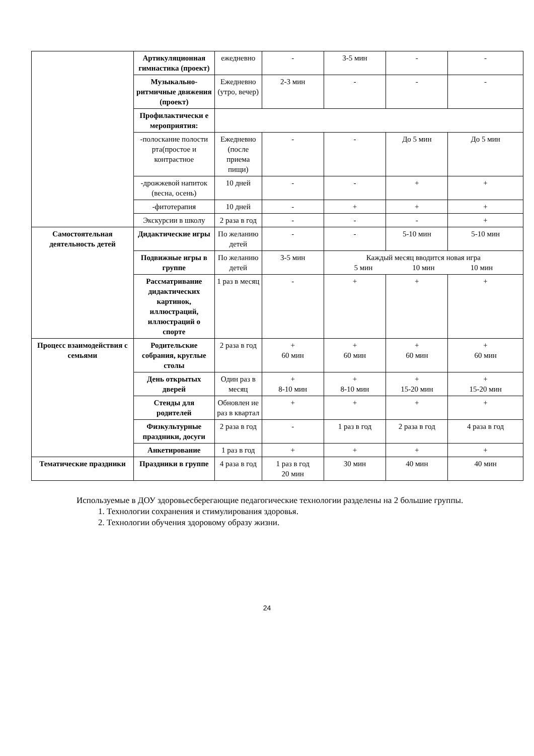| | Артикуляционная гимнастика (проект) | ежедневно | - | 3-5 мин | - | - |
| | Музыкально-ритмичные движения (проект) | Ежедневно (утро, вечер) | 2-3 мин | - | - | - |
| | Профилактически е мероприятия: | | | | | |
| | -полоскание полости рта(простое и контрастное | Ежедневно (после приема пищи) | - | - | До 5 мин | До 5 мин |
| | -дрожжевой напиток (весна, осень) | 10 дней | - | - | + | + |
| | -фитотерапия | 10 дней | - | + | + | + |
| | Экскурсии в школу | 2 раза в год | - | - | - | + |
| Самостоятельная деятельность детей | Дидактические игры | По желанию детей | - | - | 5-10 мин | 5-10 мин |
| | Подвижные игры в группе | По желанию детей | 3-5 мин | Каждый месяц вводится новая игра 5 мин 10 мин 10 мин | | |
| | Рассматривание дидактических картинок, иллюстраций, иллюстраций о спорте | 1 раз в месяц | - | + | + | + |
| Процесс взаимодействия с семьями | Родительские собрания, круглые столы | 2 раза в год | + 60 мин | + 60 мин | + 60 мин | + 60 мин |
| | День открытых дверей | Один раз в месяц | + 8-10 мин | + 8-10 мин | + 15-20 мин | + 15-20 мин |
| | Стенды для родителей | Обновлен ие раз в квартал | + | + | + | + |
| | Физкультурные праздники, досуги | 2 раза в год | - | 1 раз в год | 2 раза в год | 4 раза в год |
| | Анкетирование | 1 раз в год | + | + | + | + |
| Тематические праздники | Праздники в группе | 4 раза в год | 1 раз в год 20 мин | 30 мин | 40 мин | 40 мин |
Используемые в ДОУ здоровьесберегающие педагогические технологии разделены на 2 большие группы.
1. Технологии сохранения и стимулирования здоровья.
2. Технологии обучения здоровому образу жизни.
24